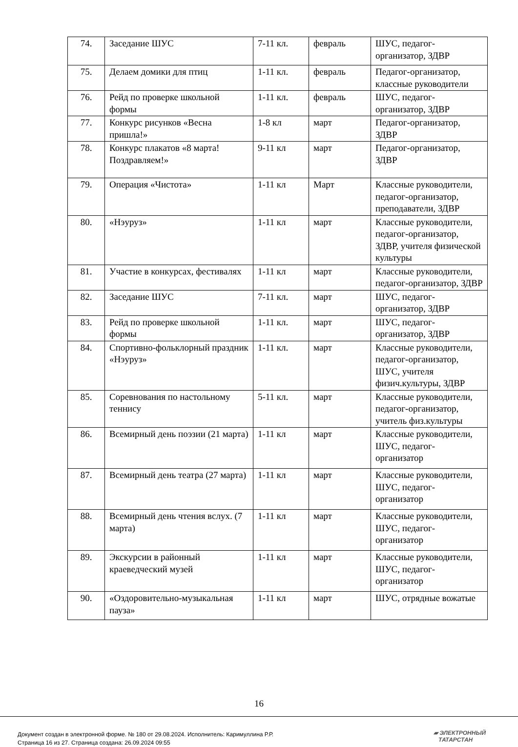| 74. | Заседание ШУС | 7-11 кл. | февраль | ШУС, педагог-организатор, ЗДВР |
| 75. | Делаем домики для птиц | 1-11 кл. | февраль | Педагог-организатор, классные руководители |
| 76. | Рейд по проверке школьной формы | 1-11 кл. | февраль | ШУС, педагог-организатор, ЗДВР |
| 77. | Конкурс рисунков «Весна пришла!» | 1-8 кл | март | Педагог-организатор, ЗДВР |
| 78. | Конкурс плакатов «8 марта! Поздравляем!» | 9-11 кл | март | Педагог-организатор, ЗДВР |
| 79. | Операция «Чистота» | 1-11 кл | Март | Классные руководители, педагог-организатор, преподаватели, ЗДВР |
| 80. | «Нэуруз» | 1-11 кл | март | Классные руководители, педагог-организатор, ЗДВР, учителя физической культуры |
| 81. | Участие в конкурсах, фестивалях | 1-11 кл | март | Классные руководители, педагог-организатор, ЗДВР |
| 82. | Заседание ШУС | 7-11 кл. | март | ШУС, педагог-организатор, ЗДВР |
| 83. | Рейд по проверке школьной формы | 1-11 кл. | март | ШУС, педагог-организатор, ЗДВР |
| 84. | Спортивно-фольклорный праздник «Нэуруз» | 1-11 кл. | март | Классные руководители, педагог-организатор, ШУС, учителя физич.культуры, ЗДВР |
| 85. | Соревнования по настольному теннису | 5-11 кл. | март | Классные руководители, педагог-организатор, учитель физ.культуры |
| 86. | Всемирный день поэзии (21 марта) | 1-11 кл | март | Классные руководители, ШУС, педагог-организатор |
| 87. | Всемирный день театра (27 марта) | 1-11 кл | март | Классные руководители, ШУС, педагог-организатор |
| 88. | Всемирный день чтения вслух. (7 марта) | 1-11 кл | март | Классные руководители, ШУС, педагог-организатор |
| 89. | Экскурсии в районный краеведческий музей | 1-11 кл | март | Классные руководители, ШУС, педагог-организатор |
| 90. | «Оздоровительно-музыкальная пауза» | 1-11 кл | март | ШУС, отрядные вожатые |
16
Документ создан в электронной форме. № 180 от 29.08.2024. Исполнитель: Каримуллина Р.Р.
Страница 16 из 27. Страница создана: 26.09.2024 09:55
▰ ЭЛЕКТРОННЫЙ
ТАТАРСТАН